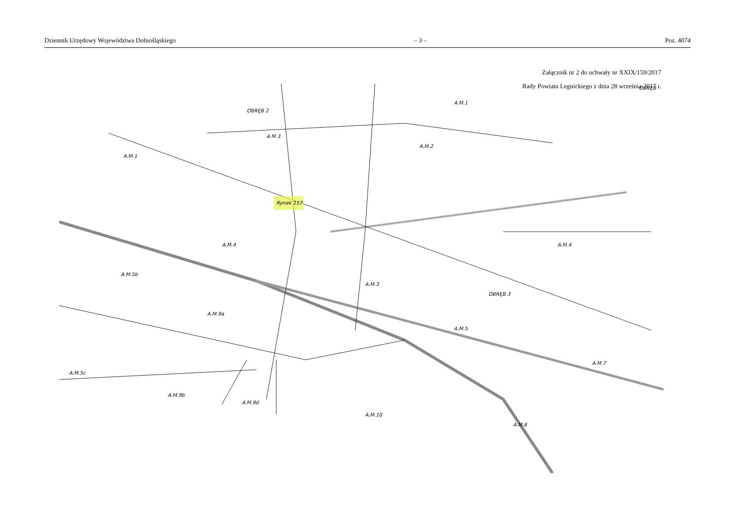Dziennik Urzędowy Województwa Dolnośląskiego – 3 – Poz. 4074
Załącznik nr 2 do uchwały nr XXIX/159/2017
Rady Powiatu Legnickiego z dnia 28 września 2017 r.
OBRĘB
OBRĘB 2
A.M.3
A.M.1
A.M.2
A.M.1
A.M.4
A.M.4
A.M.5b
A.M.3
OBRĘB 3
A.M.5
A.M.9a
A.M.5c
A.M.9b
A.M.9d
A.M.10
A.M.7
A.M.6
Rynek 117